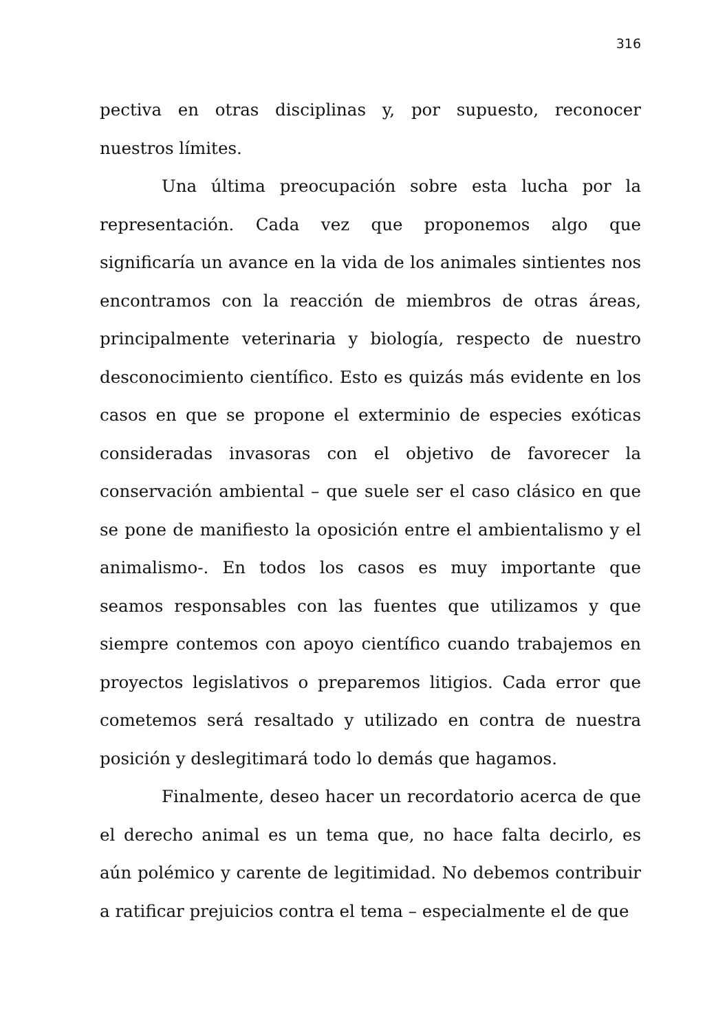316
pectiva en otras disciplinas y, por supuesto, reconocer nuestros límites.
Una última preocupación sobre esta lucha por la representación. Cada vez que proponemos algo que significaría un avance en la vida de los animales sintientes nos encontramos con la reacción de miembros de otras áreas, principalmente veterinaria y biología, respecto de nuestro desconocimiento científico. Esto es quizás más evidente en los casos en que se propone el exterminio de especies exóticas consideradas invasoras con el objetivo de favorecer la conservación ambiental – que suele ser el caso clásico en que se pone de manifiesto la oposición entre el ambientalismo y el animalismo-. En todos los casos es muy importante que seamos responsables con las fuentes que utilizamos y que siempre contemos con apoyo científico cuando trabajemos en proyectos legislativos o preparemos litigios. Cada error que cometemos será resaltado y utilizado en contra de nuestra posición y deslegitimará todo lo demás que hagamos.
Finalmente, deseo hacer un recordatorio acerca de que el derecho animal es un tema que, no hace falta decirlo, es aún polémico y carente de legitimidad. No debemos contribuir a ratificar prejuicios contra el tema – especialmente el de que